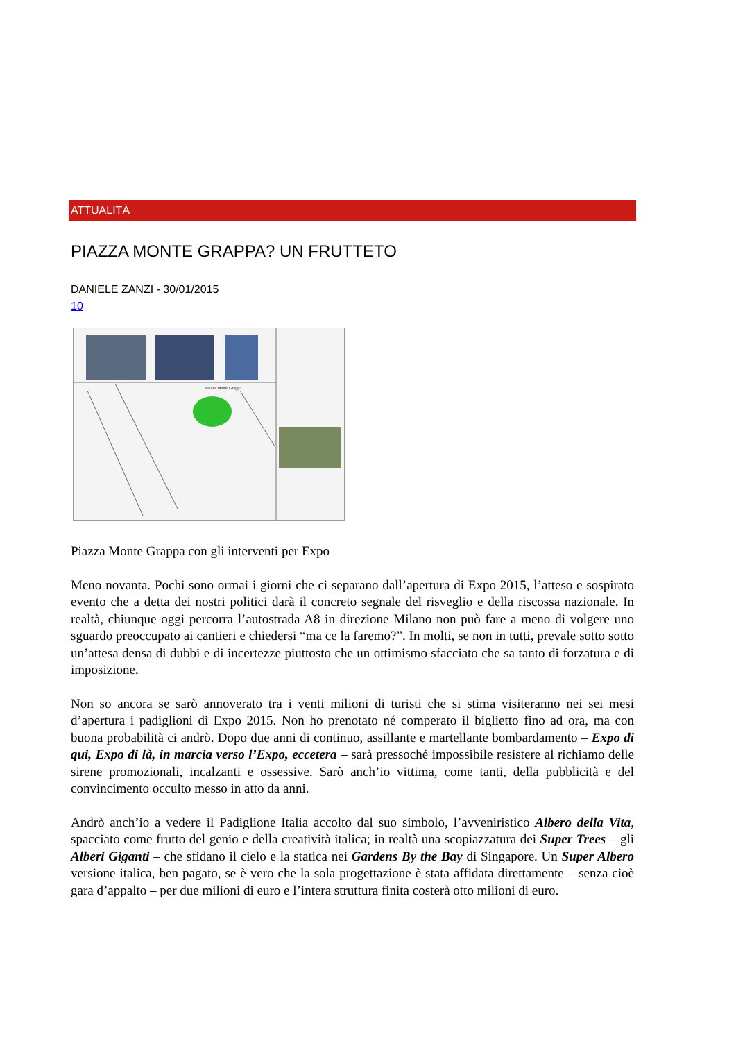ATTUALITÀ
PIAZZA MONTE GRAPPA? UN FRUTTETO
DANIELE ZANZI - 30/01/2015
10
Piazza Monte Grappa
Piazza Monte Grappa con gli interventi per Expo
Meno novanta. Pochi sono ormai i giorni che ci separano dall’apertura di Expo 2015, l’atteso e sospirato evento che a detta dei nostri politici darà il concreto segnale del risveglio e della riscossa nazionale. In realtà, chiunque oggi percorra l’autostrada A8 in direzione Milano non può fare a meno di volgere uno sguardo preoccupato ai cantieri e chiedersi “ma ce la faremo?”. In molti, se non in tutti, prevale sotto sotto un’attesa densa di dubbi e di incertezze piuttosto che un ottimismo sfacciato che sa tanto di forzatura e di imposizione.
Non so ancora se sarò annoverato tra i venti milioni di turisti che si stima visiteranno nei sei mesi d’apertura i padiglioni di Expo 2015. Non ho prenotato né comperato il biglietto fino ad ora, ma con buona probabilità ci andrò. Dopo due anni di continuo, assillante e martellante bombardamento – Expo di qui, Expo di là, in marcia verso l’Expo, eccetera – sarà pressoché impossibile resistere al richiamo delle sirene promozionali, incalzanti e ossessive. Sarò anch’io vittima, come tanti, della pubblicità e del convincimento occulto messo in atto da anni.
Andrò anch’io a vedere il Padiglione Italia accolto dal suo simbolo, l’avveniristico Albero della Vita, spacciato come frutto del genio e della creatività italica; in realtà una scopiazzatura dei Super Trees – gli Alberi Giganti – che sfidano il cielo e la statica nei Gardens By the Bay di Singapore. Un Super Albero versione italica, ben pagato, se è vero che la sola progettazione è stata affidata direttamente – senza cioè gara d’appalto – per due milioni di euro e l’intera struttura finita costerà otto milioni di euro.